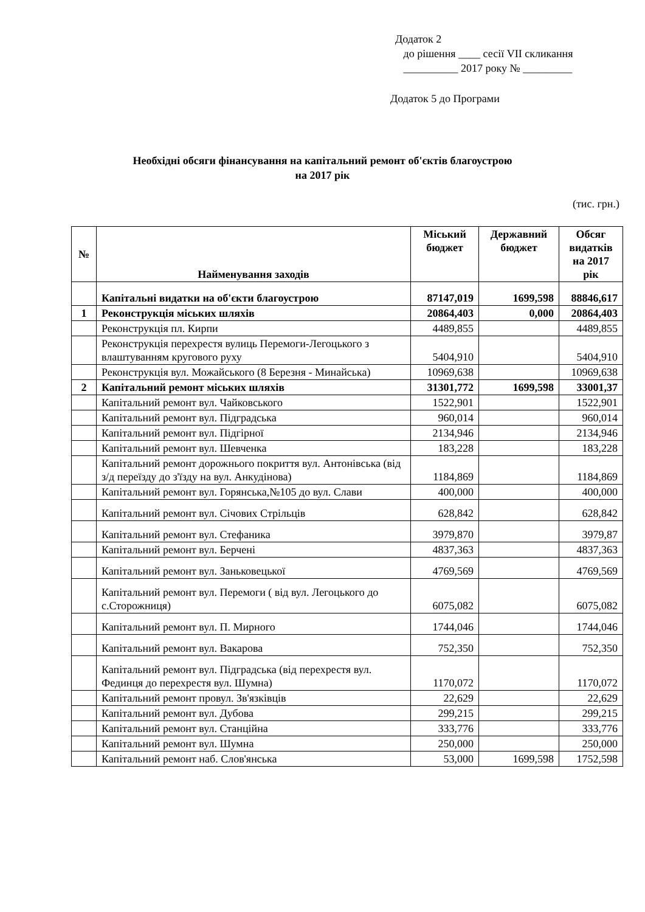Додаток 2
до рішення ____ сесії VII скликання
__________ 2017 року № _________
Додаток 5 до Програми
Необхідні обсяги фінансування на капітальний ремонт об'єктів благоустрою
на 2017 рік
(тис. грн.)
| № | Найменування заходів | Міський бюджет | Державний бюджет | Обсяг видатків на 2017 рік |
| --- | --- | --- | --- | --- |
| | Капітальні видатки на об'єкти благоустрою | 87147,019 | 1699,598 | 88846,617 |
| 1 | Реконструкція міських шляхів | 20864,403 | 0,000 | 20864,403 |
| | Реконструкція пл. Кирпи | 4489,855 | | 4489,855 |
| | Реконструкція перехрестя вулиць Перемоги-Легоцького з влаштуванням кругового руху | 5404,910 | | 5404,910 |
| | Реконструкція вул. Можайського (8 Березня - Минайська) | 10969,638 | | 10969,638 |
| 2 | Капітальний ремонт міських шляхів | 31301,772 | 1699,598 | 33001,37 |
| | Капітальний ремонт вул. Чайковського | 1522,901 | | 1522,901 |
| | Капітальний ремонт вул. Підградська | 960,014 | | 960,014 |
| | Капітальний ремонт вул. Підгірної | 2134,946 | | 2134,946 |
| | Капітальний ремонт вул. Шевченка | 183,228 | | 183,228 |
| | Капітальний ремонт дорожнього покриття вул. Антонівська (від з/д переїзду до з'їзду на вул. Анкудінова) | 1184,869 | | 1184,869 |
| | Капітальний ремонт вул. Горянська,№105 до вул. Слави | 400,000 | | 400,000 |
| | Капітальний ремонт вул. Січових Стрільців | 628,842 | | 628,842 |
| | Капітальний ремонт вул. Стефаника | 3979,870 | | 3979,87 |
| | Капітальний ремонт вул. Берчені | 4837,363 | | 4837,363 |
| | Капітальний ремонт вул. Заньковецької | 4769,569 | | 4769,569 |
| | Капітальний ремонт вул. Перемоги ( від вул. Легоцького до с.Сторожниця) | 6075,082 | | 6075,082 |
| | Капітальний ремонт вул. П. Мирного | 1744,046 | | 1744,046 |
| | Капітальний ремонт вул. Вакарова | 752,350 | | 752,350 |
| | Капітальний ремонт вул. Підградська (від перехрестя вул. Фединця до перехрестя вул. Шумна) | 1170,072 | | 1170,072 |
| | Капітальний ремонт провул. Зв'язківців | 22,629 | | 22,629 |
| | Капітальний ремонт вул. Дубова | 299,215 | | 299,215 |
| | Капітальний ремонт вул. Станційна | 333,776 | | 333,776 |
| | Капітальний ремонт вул. Шумна | 250,000 | | 250,000 |
| | Капітальний ремонт наб. Слов'янська | 53,000 | 1699,598 | 1752,598 |